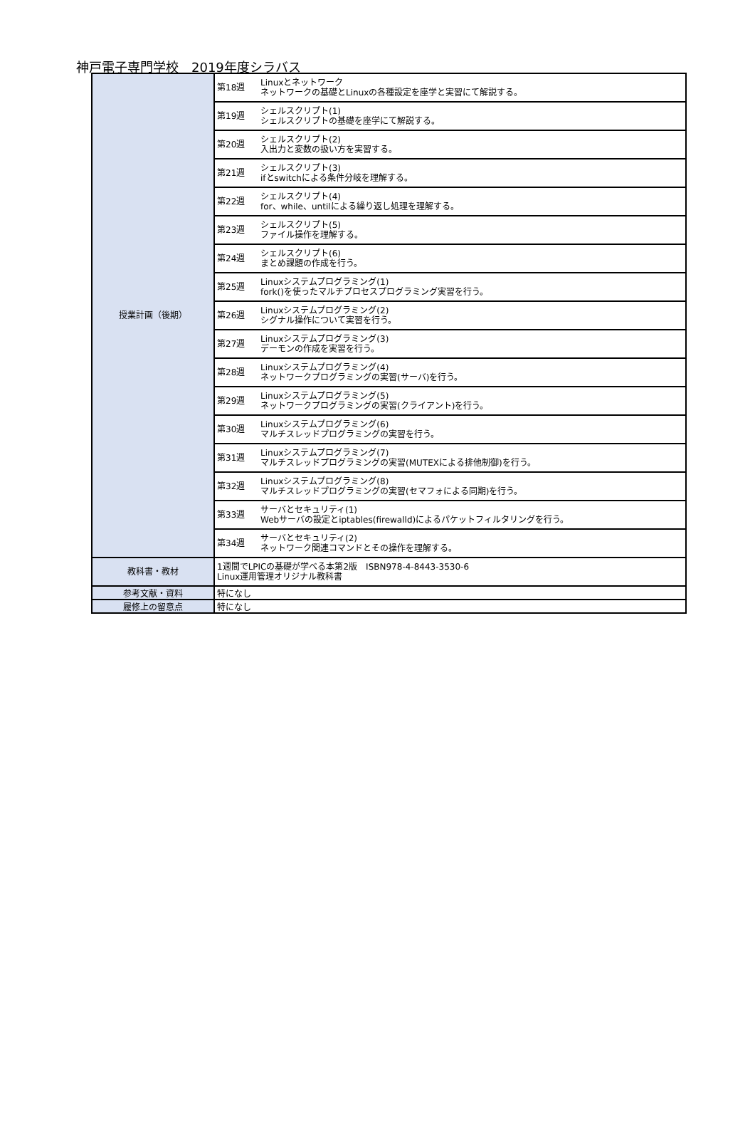神戸電子専門学校　2019年度シラバス
| 授業計画（後期） | 第18週 | Linuxとネットワーク ネットワークの基礎とLinuxの各種設定を座学と実習にて解説する。 |
| | 第19週 | シェルスクリプト(1) シェルスクリプトの基礎を座学にて解説する。 |
| | 第20週 | シェルスクリプト(2) 入出力と変数の扱い方を実習する。 |
| | 第21週 | シェルスクリプト(3) ifとswitchによる条件分岐を理解する。 |
| | 第22週 | シェルスクリプト(4) for、while、untilによる繰り返し処理を理解する。 |
| | 第23週 | シェルスクリプト(5) ファイル操作を理解する。 |
| | 第24週 | シェルスクリプト(6) まとめ課題の作成を行う。 |
| | 第25週 | Linuxシステムプログラミング(1) fork()を使ったマルチプロセスプログラミング実習を行う。 |
| | 第26週 | Linuxシステムプログラミング(2) シグナル操作について実習を行う。 |
| | 第27週 | Linuxシステムプログラミング(3) デーモンの作成を実習を行う。 |
| | 第28週 | Linuxシステムプログラミング(4) ネットワークプログラミングの実習(サーバ)を行う。 |
| | 第29週 | Linuxシステムプログラミング(5) ネットワークプログラミングの実習(クライアント)を行う。 |
| | 第30週 | Linuxシステムプログラミング(6) マルチスレッドプログラミングの実習を行う。 |
| | 第31週 | Linuxシステムプログラミング(7) マルチスレッドプログラミングの実習(MUTEXによる排他制御)を行う。 |
| | 第32週 | Linuxシステムプログラミング(8) マルチスレッドプログラミングの実習(セマフォによる同期)を行う。 |
| | 第33週 | サーバとセキュリティ(1) Webサーバの設定とiptables(firewalld)によるパケットフィルタリングを行う。 |
| | 第34週 | サーバとセキュリティ(2) ネットワーク関連コマンドとその操作を理解する。 |
| 教科書・教材 | 1週間でLPICの基礎が学べる本第2版 ISBN978-4-8443-3530-6 Linux運用管理オリジナル教科書 | |
| 参考文献・資料 | 特になし | |
| 履修上の留意点 | 特になし | |